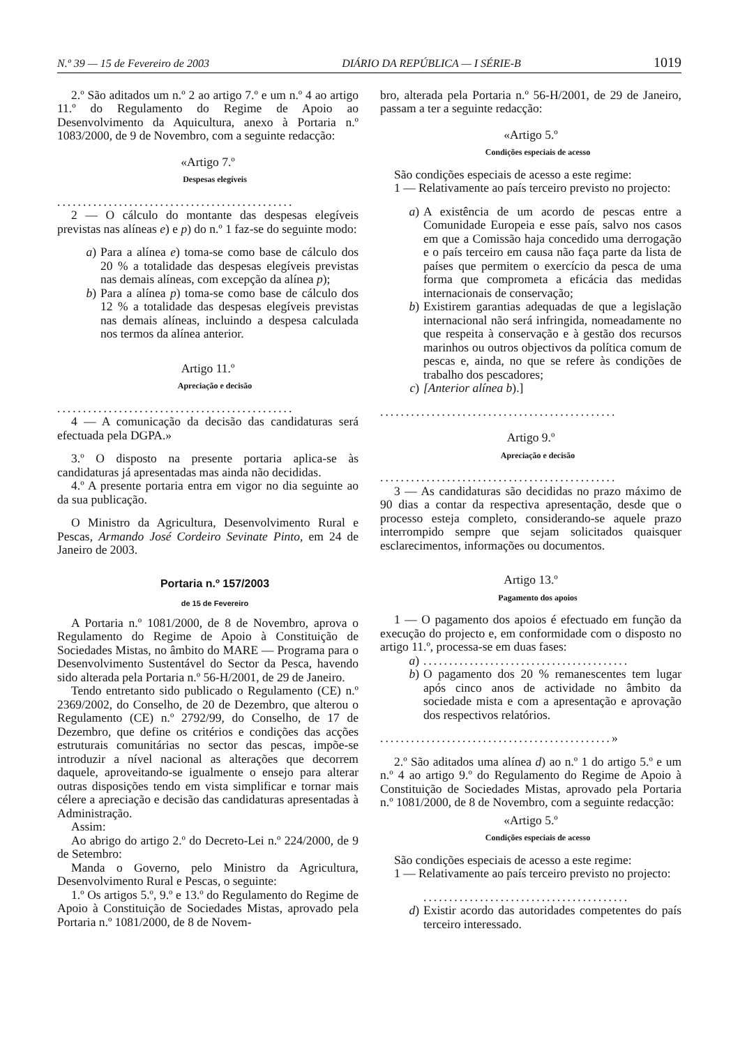N.º 39 — 15 de Fevereiro de 2003 DIÁRIO DA REPÚBLICA — I SÉRIE-B 1019
2.º São aditados um n.º 2 ao artigo 7.º e um n.º 4 ao artigo 11.º do Regulamento do Regime de Apoio ao Desenvolvimento da Aquicultura, anexo à Portaria n.º 1083/2000, de 9 de Novembro, com a seguinte redacção:
«Artigo 7.º
Despesas elegíveis
..............................................
2 — O cálculo do montante das despesas elegíveis previstas nas alíneas e) e p) do n.º 1 faz-se do seguinte modo:
a)
Para a alínea e) toma-se como base de cálculo dos 20 % a totalidade das despesas elegíveis previstas nas demais alíneas, com excepção da alínea p);
b)
Para a alínea p) toma-se como base de cálculo dos 12 % a totalidade das despesas elegíveis previstas nas demais alíneas, incluindo a despesa calculada nos termos da alínea anterior.
Artigo 11.º
Apreciação e decisão
..............................................
4 — A comunicação da decisão das candidaturas será efectuada pela DGPA.»
3.º O disposto na presente portaria aplica-se às candidaturas já apresentadas mas ainda não decididas.
4.º A presente portaria entra em vigor no dia seguinte ao da sua publicação.
O Ministro da Agricultura, Desenvolvimento Rural e Pescas, Armando José Cordeiro Sevinate Pinto, em 24 de Janeiro de 2003.
Portaria n.º 157/2003
de 15 de Fevereiro
A Portaria n.º 1081/2000, de 8 de Novembro, aprova o Regulamento do Regime de Apoio à Constituição de Sociedades Mistas, no âmbito do MARE — Programa para o Desenvolvimento Sustentável do Sector da Pesca, havendo sido alterada pela Portaria n.º 56-H/2001, de 29 de Janeiro.
Tendo entretanto sido publicado o Regulamento (CE) n.º 2369/2002, do Conselho, de 20 de Dezembro, que alterou o Regulamento (CE) n.º 2792/99, do Conselho, de 17 de Dezembro, que define os critérios e condições das acções estruturais comunitárias no sector das pescas, impõe-se introduzir a nível nacional as alterações que decorrem daquele, aproveitando-se igualmente o ensejo para alterar outras disposições tendo em vista simplificar e tornar mais célere a apreciação e decisão das candidaturas apresentadas à Administração.
Assim:
Ao abrigo do artigo 2.º do Decreto-Lei n.º 224/2000, de 9 de Setembro:
Manda o Governo, pelo Ministro da Agricultura, Desenvolvimento Rural e Pescas, o seguinte:
1.º Os artigos 5.º, 9.º e 13.º do Regulamento do Regime de Apoio à Constituição de Sociedades Mistas, aprovado pela Portaria n.º 1081/2000, de 8 de Novem-
bro, alterada pela Portaria n.º 56-H/2001, de 29 de Janeiro, passam a ter a seguinte redacção:
«Artigo 5.º
Condições especiais de acesso
São condições especiais de acesso a este regime:
1 — Relativamente ao país terceiro previsto no projecto:
a)
A existência de um acordo de pescas entre a Comunidade Europeia e esse país, salvo nos casos em que a Comissão haja concedido uma derrogação e o país terceiro em causa não faça parte da lista de países que permitem o exercício da pesca de uma forma que comprometa a eficácia das medidas internacionais de conservação;
b)
Existirem garantias adequadas de que a legislação internacional não será infringida, nomeadamente no que respeita à conservação e à gestão dos recursos marinhos ou outros objectivos da política comum de pescas e, ainda, no que se refere às condições de trabalho dos pescadores;
c)
[Anterior alínea b).]
..............................................
Artigo 9.º
Apreciação e decisão
..............................................
3 — As candidaturas são decididas no prazo máximo de 90 dias a contar da respectiva apresentação, desde que o processo esteja completo, considerando-se aquele prazo interrompido sempre que sejam solicitados quaisquer esclarecimentos, informações ou documentos.
Artigo 13.º
Pagamento dos apoios
1 — O pagamento dos apoios é efectuado em função da execução do projecto e, em conformidade com o disposto no artigo 11.º, processa-se em duas fases:
a)
........................................
b)
O pagamento dos 20 % remanescentes tem lugar após cinco anos de actividade no âmbito da sociedade mista e com a apresentação e aprovação dos respectivos relatórios.
.............................................»
2.º São aditados uma alínea d) ao n.º 1 do artigo 5.º e um n.º 4 ao artigo 9.º do Regulamento do Regime de Apoio à Constituição de Sociedades Mistas, aprovado pela Portaria n.º 1081/2000, de 8 de Novembro, com a seguinte redacção:
«Artigo 5.º
Condições especiais de acesso
São condições especiais de acesso a este regime:
1 — Relativamente ao país terceiro previsto no projecto:
........................................
d)
Existir acordo das autoridades competentes do país terceiro interessado.